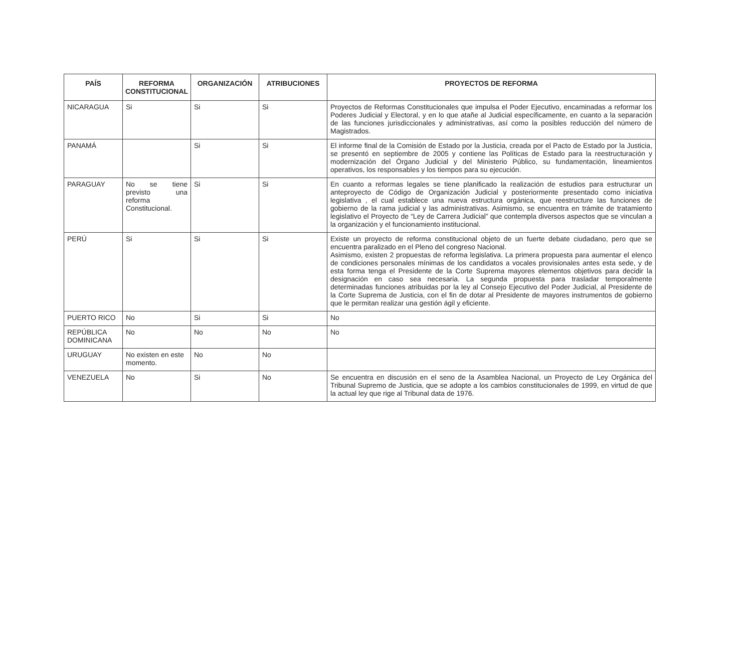| PAÍS | REFORMA CONSTITUCIONAL | ORGANIZACIÓN | ATRIBUCIONES | PROYECTOS DE REFORMA |
| --- | --- | --- | --- | --- |
| NICARAGUA | Si | Si | Si | Proyectos de Reformas Constitucionales que impulsa el Poder Ejecutivo, encaminadas a reformar los Poderes Judicial y Electoral, y en lo que atañe al Judicial específicamente, en cuanto a la separación de las funciones jurisdiccionales y administrativas, así como la posibles reducción del número de Magistrados. |
| PANAMÁ | | Si | Si | El informe final de la Comisión de Estado por la Justicia, creada por el Pacto de Estado por la Justicia, se presentó en septiembre de 2005 y contiene las Políticas de Estado para la reestructuración y modernización del Órgano Judicial y del Ministerio Público, su fundamentación, lineamientos operativos, los responsables y los tiempos para su ejecución. |
| PARAGUAY | No se tiene previsto una reforma Constitucional. | Si | Si | En cuanto a reformas legales se tiene planificado la realización de estudios para estructurar un anteproyecto de Código de Organización Judicial y posteriormente presentado como iniciativa legislativa , el cual establece una nueva estructura orgánica, que reestructure las funciones de gobierno de la rama judicial y las administrativas. Asimismo, se encuentra en trámite de tratamiento legislativo el Proyecto de “Ley de Carrera Judicial” que contempla diversos aspectos que se vinculan a la organización y el funcionamiento institucional. |
| PERÚ | Si | Si | Si | Existe un proyecto de reforma constitucional objeto de un fuerte debate ciudadano, pero que se encuentra paralizado en el Pleno del congreso Nacional. Asimismo, existen 2 propuestas de reforma legislativa. La primera propuesta para aumentar el elenco de condiciones personales mínimas de los candidatos a vocales provisionales antes esta sede, y de esta forma tenga el Presidente de la Corte Suprema mayores elementos objetivos para decidir la designación en caso sea necesaria. La segunda propuesta para trasladar temporalmente determinadas funciones atribuidas por la ley al Consejo Ejecutivo del Poder Judicial, al Presidente de la Corte Suprema de Justicia, con el fin de dotar al Presidente de mayores instrumentos de gobierno que le permitan realizar una gestión ágil y eficiente. |
| PUERTO RICO | No | Si | Si | No |
| REPÚBLICA DOMINICANA | No | No | No | No |
| URUGUAY | No existen en este momento. | No | No | |
| VENEZUELA | No | Si | No | Se encuentra en discusión en el seno de la Asamblea Nacional, un Proyecto de Ley Orgánica del Tribunal Supremo de Justicia, que se adopte a los cambios constitucionales de 1999, en virtud de que la actual ley que rige al Tribunal data de 1976. |